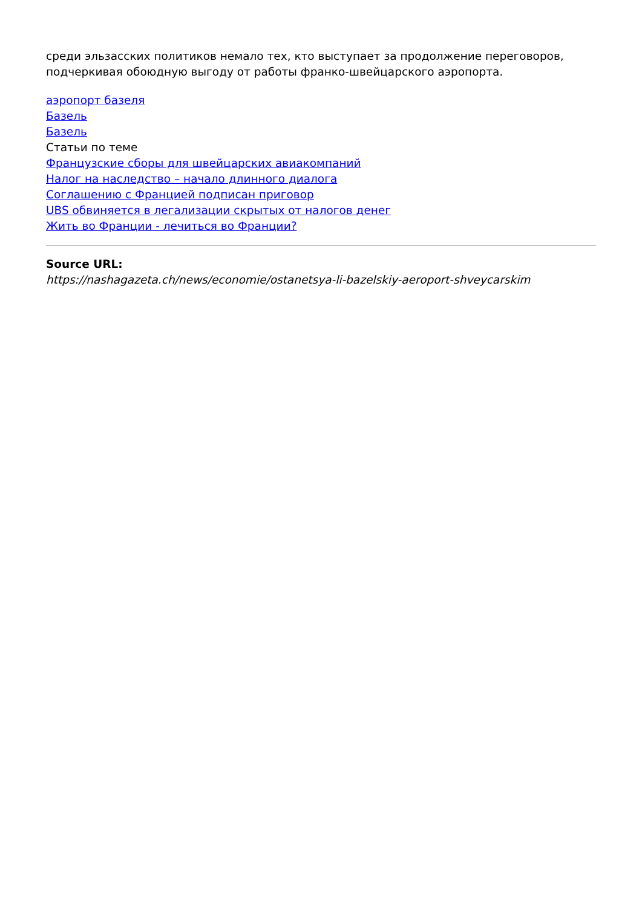среди эльзасских политиков немало тех, кто выступает за продолжение переговоров, подчеркивая обоюдную выгоду от работы франко-швейцарского аэропорта.
аэропорт базеля
Базель
Базель
Статьи по теме
Французские сборы для швейцарских авиакомпаний
Налог на наследство – начало длинного диалога
Соглашению с Францией подписан приговор
UBS обвиняется в легализации скрытых от налогов денег
Жить во Франции - лечиться во Франции?
Source URL:
https://nashagazeta.ch/news/economie/ostanetsya-li-bazelskiy-aeroport-shveycarskim